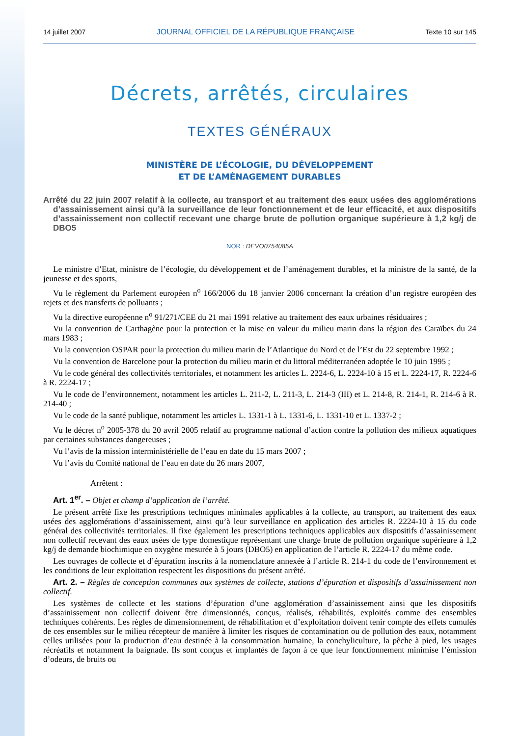14 juillet 2007 JOURNAL OFFICIEL DE LA RÉPUBLIQUE FRANÇAISE Texte 10 sur 145
Décrets, arrêtés, circulaires
TEXTES GÉNÉRAUX
MINISTÈRE DE L’ÉCOLOGIE, DU DÉVELOPPEMENT
ET DE L’AMÉNAGEMENT DURABLES
Arrêté du 22 juin 2007 relatif à la collecte, au transport et au traitement des eaux usées des agglomérations d’assainissement ainsi qu’à la surveillance de leur fonctionnement et de leur efficacité, et aux dispositifs d’assainissement non collectif recevant une charge brute de pollution organique supérieure à 1,2 kg/j de DBO5
NOR : DEVO0754085A
Le ministre d’Etat, ministre de l’écologie, du développement et de l’aménagement durables, et la ministre de la santé, de la jeunesse et des sports,
Vu le règlement du Parlement européen n<sup>o</sup> 166/2006 du 18 janvier 2006 concernant la création d’un registre européen des rejets et des transferts de polluants ;
Vu la directive européenne n<sup>o</sup> 91/271/CEE du 21 mai 1991 relative au traitement des eaux urbaines résiduaires ;
Vu la convention de Carthagène pour la protection et la mise en valeur du milieu marin dans la région des Caraïbes du 24 mars 1983 ;
Vu la convention OSPAR pour la protection du milieu marin de l’Atlantique du Nord et de l’Est du 22 septembre 1992 ;
Vu la convention de Barcelone pour la protection du milieu marin et du littoral méditerranéen adoptée le 10 juin 1995 ;
Vu le code général des collectivités territoriales, et notamment les articles L. 2224-6, L. 2224-10 à 15 et L. 2224-17, R. 2224-6 à R. 2224-17 ;
Vu le code de l’environnement, notamment les articles L. 211-2, L. 211-3, L. 214-3 (III) et L. 214-8, R. 214-1, R. 214-6 à R. 214-40 ;
Vu le code de la santé publique, notamment les articles L. 1331-1 à L. 1331-6, L. 1331-10 et L. 1337-2 ;
Vu le décret n<sup>o</sup> 2005-378 du 20 avril 2005 relatif au programme national d’action contre la pollution des milieux aquatiques par certaines substances dangereuses ;
Vu l’avis de la mission interministérielle de l’eau en date du 15 mars 2007 ;
Vu l’avis du Comité national de l’eau en date du 26 mars 2007,
Arrêtent :
Art. 1<sup>er</sup>. – Objet et champ d’application de l’arrêté.
Le présent arrêté fixe les prescriptions techniques minimales applicables à la collecte, au transport, au traitement des eaux usées des agglomérations d’assainissement, ainsi qu’à leur surveillance en application des articles R. 2224-10 à 15 du code général des collectivités territoriales. Il fixe également les prescriptions techniques applicables aux dispositifs d’assainissement non collectif recevant des eaux usées de type domestique représentant une charge brute de pollution organique supérieure à 1,2 kg/j de demande biochimique en oxygène mesurée à 5 jours (DBO5) en application de l’article R. 2224-17 du même code.
Les ouvrages de collecte et d’épuration inscrits à la nomenclature annexée à l’article R. 214-1 du code de l’environnement et les conditions de leur exploitation respectent les dispositions du présent arrêté.
Art. 2. – Règles de conception communes aux systèmes de collecte, stations d’épuration et dispositifs d’assainissement non collectif.
Les systèmes de collecte et les stations d’épuration d’une agglomération d’assainissement ainsi que les dispositifs d’assainissement non collectif doivent être dimensionnés, conçus, réalisés, réhabilités, exploités comme des ensembles techniques cohérents. Les règles de dimensionnement, de réhabilitation et d’exploitation doivent tenir compte des effets cumulés de ces ensembles sur le milieu récepteur de manière à limiter les risques de contamination ou de pollution des eaux, notamment celles utilisées pour la production d’eau destinée à la consommation humaine, la conchyliculture, la pêche à pied, les usages récréatifs et notamment la baignade. Ils sont conçus et implantés de façon à ce que leur fonctionnement minimise l’émission d’odeurs, de bruits ou